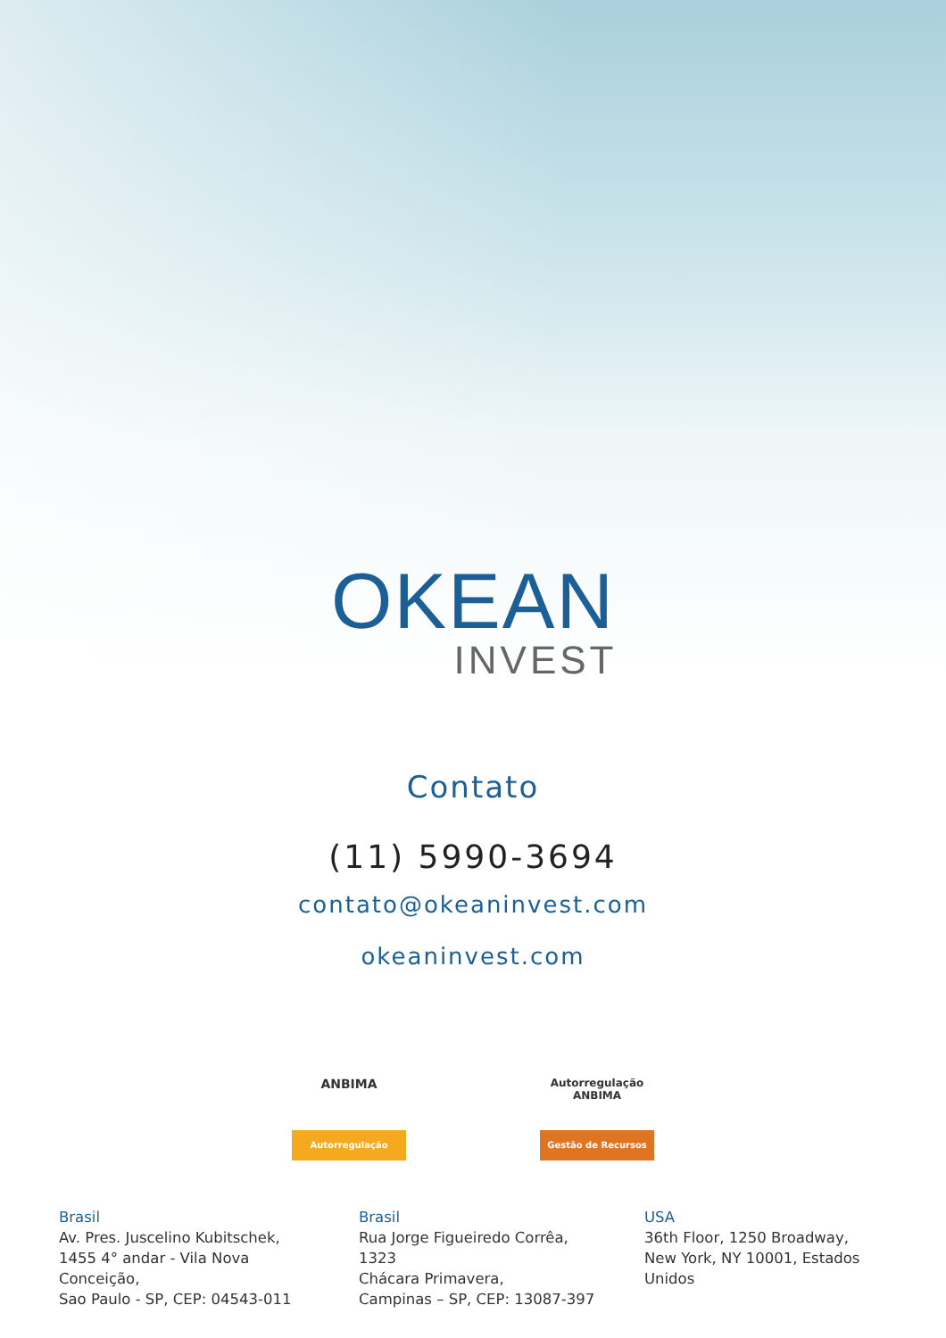OKEAN
INVEST
Contato
(11) 5990-3694
contato@okeaninvest.com
okeaninvest.com
ANBIMA
Autorregulação
Autorregulação
ANBIMA
Gestão de Recursos
Brasil
Av. Pres. Juscelino Kubitschek,
1455 4° andar - Vila Nova
Conceição,
Sao Paulo - SP, CEP: 04543-011
Brasil
Rua Jorge Figueiredo Corrêa,
1323
Chácara Primavera,
Campinas – SP, CEP: 13087-397
USA
36th Floor, 1250 Broadway,
New York, NY 10001, Estados
Unidos